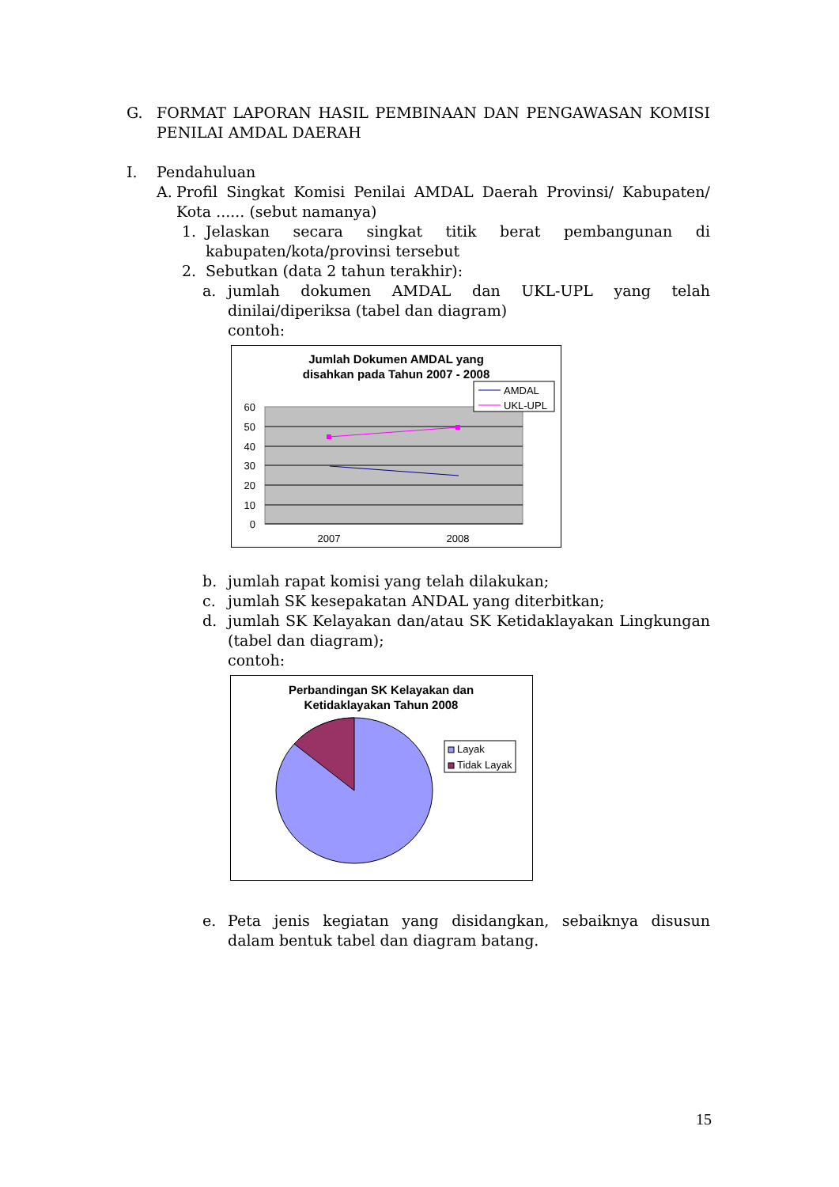G. FORMAT LAPORAN HASIL PEMBINAAN DAN PENGAWASAN KOMISI PENILAI AMDAL DAERAH
I. Pendahuluan
A. Profil Singkat Komisi Penilai AMDAL Daerah Provinsi/ Kabupaten/ Kota ...... (sebut namanya)
1. Jelaskan secara singkat titik berat pembangunan di kabupaten/kota/provinsi tersebut
2. Sebutkan (data 2 tahun terakhir):
a. jumlah dokumen AMDAL dan UKL-UPL yang telah dinilai/diperiksa (tabel dan diagram)
contoh:
Jumlah Dokumen AMDAL yang
disahkan pada Tahun 2007 - 2008
60
50
40
30
20
10
0
2007
2008
AMDAL
UKL-UPL
b. jumlah rapat komisi yang telah dilakukan;
c. jumlah SK kesepakatan ANDAL yang diterbitkan;
d. jumlah SK Kelayakan dan/atau SK Ketidaklayakan Lingkungan (tabel dan diagram);
contoh:
Perbandingan SK Kelayakan dan
Ketidaklayakan Tahun 2008
Layak
Tidak Layak
e. Peta jenis kegiatan yang disidangkan, sebaiknya disusun dalam bentuk tabel dan diagram batang.
15